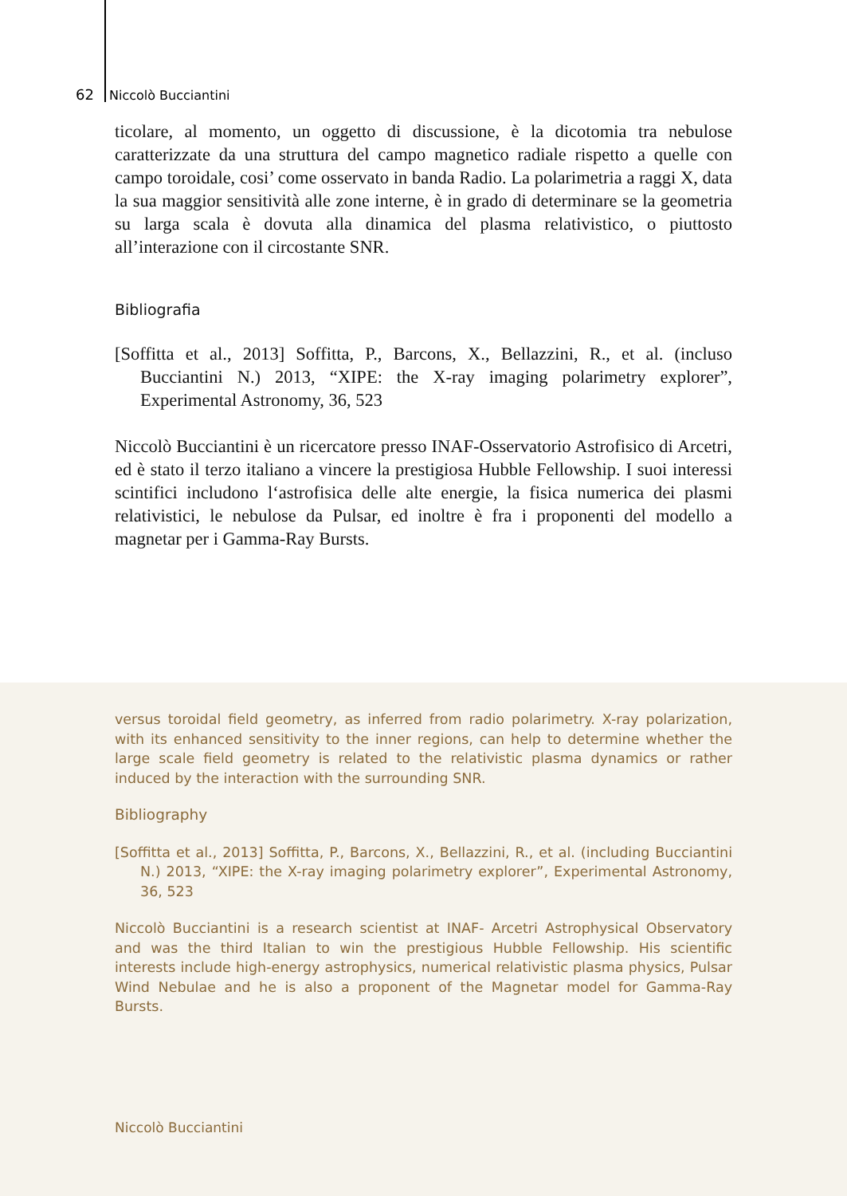62 Niccolò Bucciantini
ticolare, al momento, un oggetto di discussione, è la dicotomia tra nebulose caratterizzate da una struttura del campo magnetico radiale rispetto a quelle con campo toroidale, cosi’ come osservato in banda Radio. La polarimetria a raggi X, data la sua maggior sensitività alle zone interne, è in grado di determinare se la geometria su larga scala è dovuta alla dinamica del plasma relativistico, o piuttosto all’interazione con il circostante SNR.
Bibliografia
[Soffitta et al., 2013] Soffitta, P., Barcons, X., Bellazzini, R., et al. (incluso Bucciantini N.) 2013, “XIPE: the X-ray imaging polarimetry explorer”, Experimental Astronomy, 36, 523
Niccolò Bucciantini è un ricercatore presso INAF-Osservatorio Astrofisico di Arcetri, ed è stato il terzo italiano a vincere la prestigiosa Hubble Fellowship. I suoi interessi scintifici includono l‘astrofisica delle alte energie, la fisica numerica dei plasmi relativistici, le nebulose da Pulsar, ed inoltre è fra i proponenti del modello a magnetar per i Gamma-Ray Bursts.
versus toroidal field geometry, as inferred from radio polarimetry. X-ray polarization, with its enhanced sensitivity to the inner regions, can help to determine whether the large scale field geometry is related to the relativistic plasma dynamics or rather induced by the interaction with the surrounding SNR.
Bibliography
[Soffitta et al., 2013] Soffitta, P., Barcons, X., Bellazzini, R., et al. (including Bucciantini N.) 2013, “XIPE: the X-ray imaging polarimetry explorer”, Experimental Astronomy, 36, 523
Niccolò Bucciantini is a research scientist at INAF- Arcetri Astrophysical Observatory and was the third Italian to win the prestigious Hubble Fellowship. His scientific interests include high-energy astrophysics, numerical relativistic plasma physics, Pulsar Wind Nebulae and he is also a proponent of the Magnetar model for Gamma-Ray Bursts.
Niccolò Bucciantini